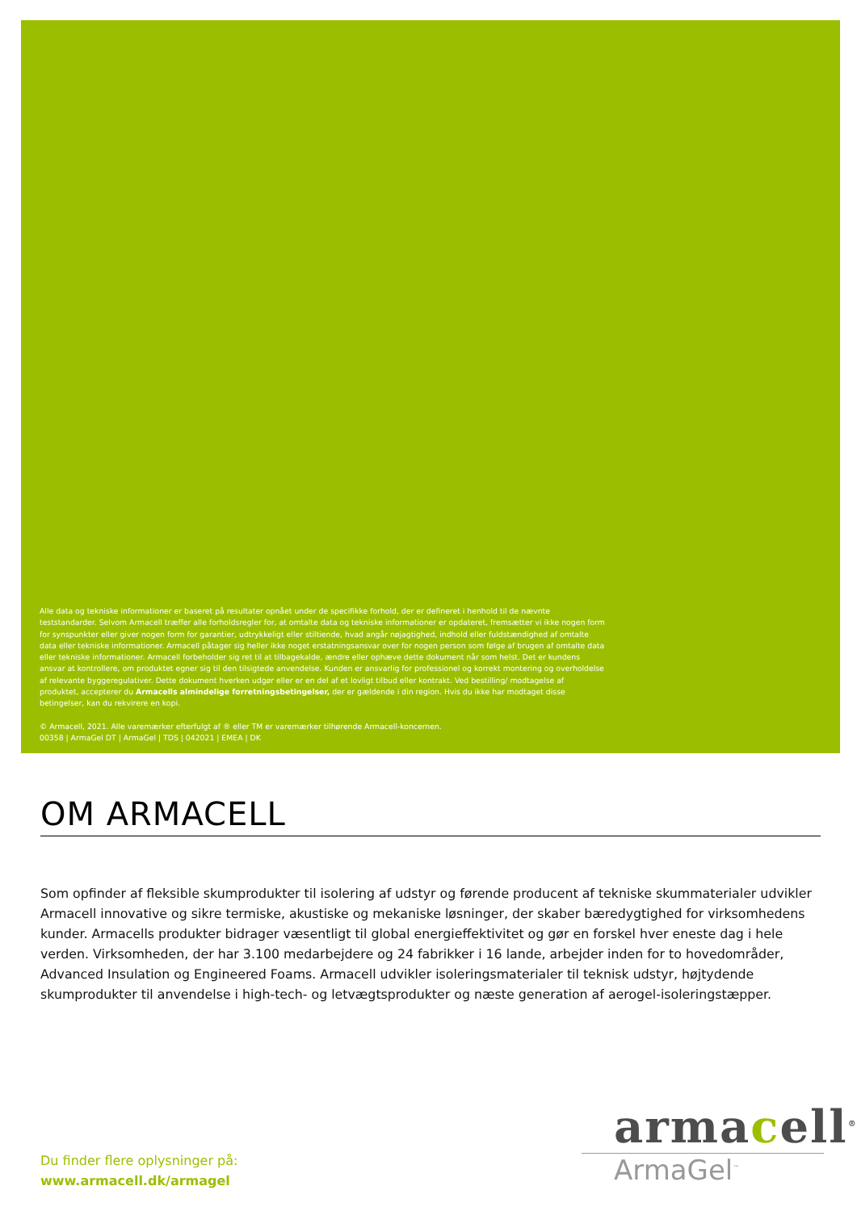Alle data og tekniske informationer er baseret på resultater opnået under de specifikke forhold, der er defineret i henhold til de nævnte teststandarder. Selvom Armacell træffer alle forholdsregler for, at omtalte data og tekniske informationer er opdateret, fremsætter vi ikke nogen form for synspunkter eller giver nogen form for garantier, udtrykkeligt eller stiltiende, hvad angår nøjagtighed, indhold eller fuldstændighed af omtalte data eller tekniske informationer. Armacell påtager sig heller ikke noget erstatningsansvar over for nogen person som følge af brugen af omtalte data eller tekniske informationer. Armacell forbeholder sig ret til at tilbagekalde, ændre eller ophæve dette dokument når som helst. Det er kundens ansvar at kontrollere, om produktet egner sig til den tilsigtede anvendelse. Kunden er ansvarlig for professionel og korrekt montering og overholdelse af relevante byggeregulativer. Dette dokument hverken udgør eller er en del af et lovligt tilbud eller kontrakt. Ved bestilling/ modtagelse af produktet, accepterer du Armacells almindelige forretningsbetingelser, der er gældende i din region. Hvis du ikke har modtaget disse betingelser, kan du rekvirere en kopi.
© Armacell, 2021. Alle varemærker efterfulgt af ® eller TM er varemærker tilhørende Armacell-koncernen.
00358 | ArmaGel DT | ArmaGel | TDS | 042021 | EMEA | DK
OM ARMACELL
Som opfinder af fleksible skumprodukter til isolering af udstyr og førende producent af tekniske skummaterialer udvikler Armacell innovative og sikre termiske, akustiske og mekaniske løsninger, der skaber bæredygtighed for virksomhedens kunder. Armacells produkter bidrager væsentligt til global energieffektivitet og gør en forskel hver eneste dag i hele verden. Virksomheden, der har 3.100 medarbejdere og 24 fabrikker i 16 lande, arbejder inden for to hovedområder, Advanced Insulation og Engineered Foams. Armacell udvikler isoleringsmaterialer til teknisk udstyr, højtydende skumprodukter til anvendelse i high-tech- og letvægtsprodukter og næste generation af aerogel-isoleringstæpper.
armacell<sup>®</sup>
ArmaGel<sup>™</sup>
Du finder flere oplysninger på:
www.armacell.dk/armagel